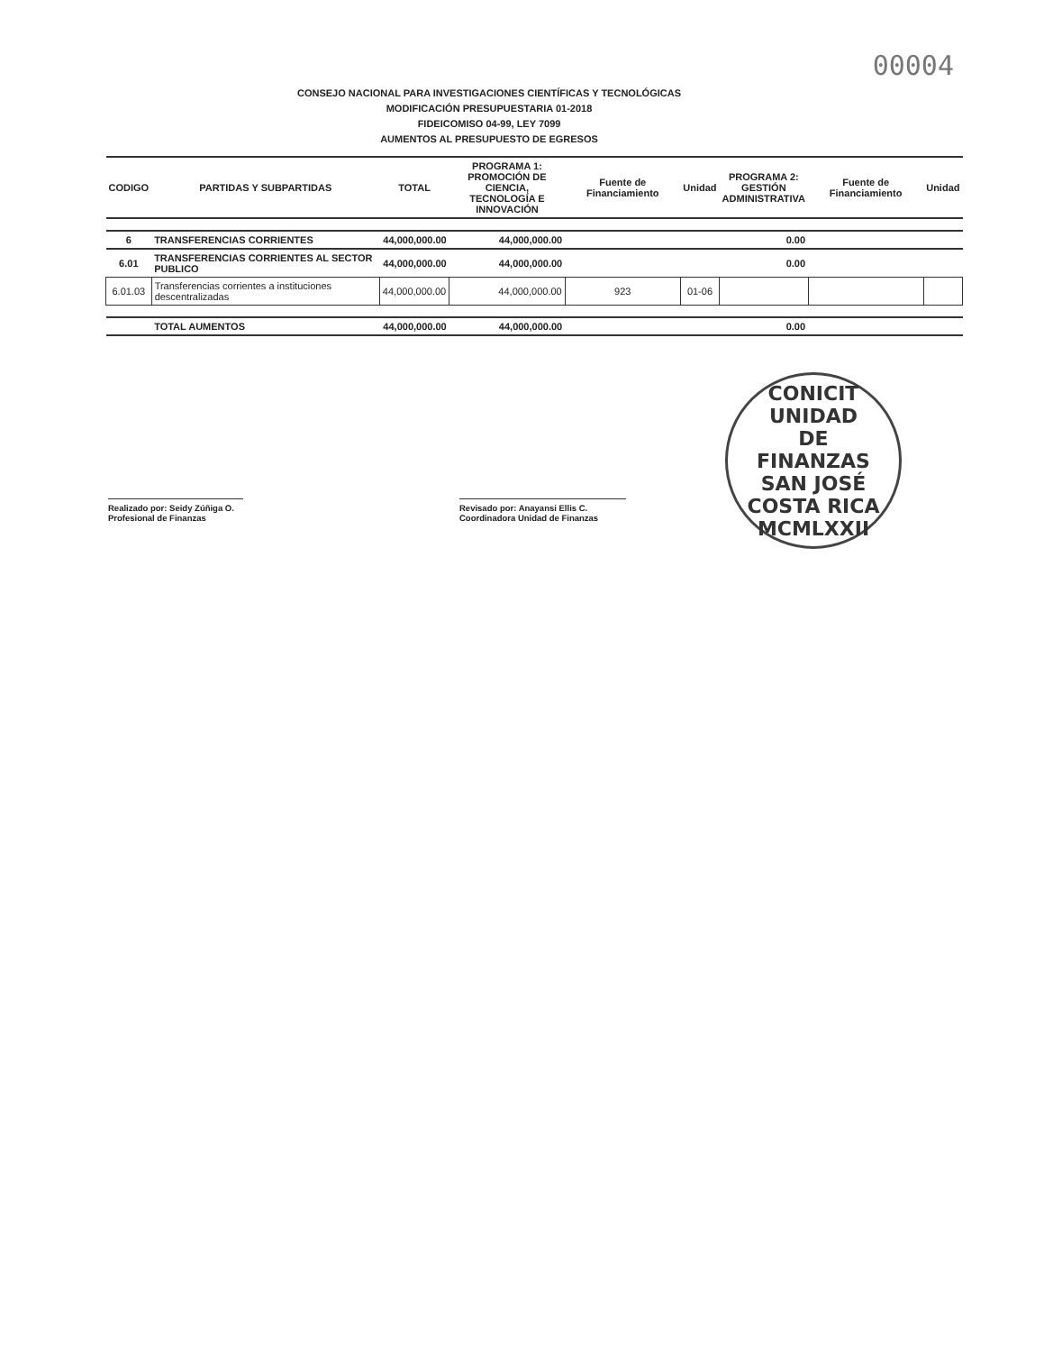00004
CONSEJO NACIONAL PARA INVESTIGACIONES CIENTÍFICAS Y TECNOLÓGICAS
MODIFICACIÓN PRESUPUESTARIA 01-2018
FIDEICOMISO 04-99, LEY 7099
AUMENTOS AL PRESUPUESTO DE EGRESOS
| CODIGO | PARTIDAS Y SUBPARTIDAS | TOTAL | PROGRAMA 1: PROMOCIÓN DE CIENCIA, TECNOLOGÍA E INNOVACIÓN | Fuente de Financiamiento | Unidad | PROGRAMA 2: GESTIÓN ADMINISTRATIVA | Fuente de Financiamiento | Unidad |
| --- | --- | --- | --- | --- | --- | --- | --- | --- |
| 6 | TRANSFERENCIAS CORRIENTES | 44,000,000.00 | 44,000,000.00 | | | 0.00 | | |
| 6.01 | TRANSFERENCIAS CORRIENTES AL SECTOR PUBLICO | 44,000,000.00 | 44,000,000.00 | | | 0.00 | | |
| 6.01.03 | Transferencias corrientes a instituciones descentralizadas | 44,000,000.00 | 44,000,000.00 | 923 | 01-06 | | | |
| | TOTAL AUMENTOS | 44,000,000.00 | 44,000,000.00 | | | 0.00 | | |
Realizado por: Seidy Zúñiga O.
Profesional de Finanzas
Revisado por: Anayansi Ellis C.
Coordinadora Unidad de Finanzas
CONICIT
UNIDAD
DE
FINANZAS
SAN JOSÉ COSTA RICA
MCMLXXII